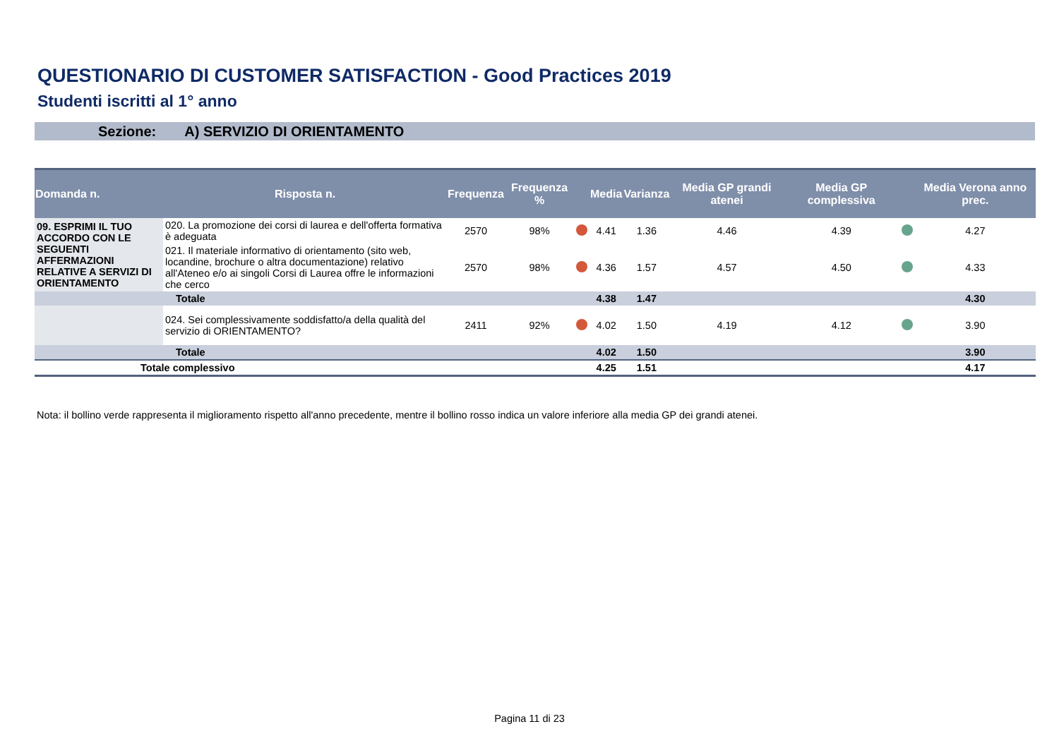QUESTIONARIO DI CUSTOMER SATISFACTION - Good Practices 2019
Studenti iscritti al 1° anno
Sezione: A) SERVIZIO DI ORIENTAMENTO
| Domanda n. | Risposta n. | Frequenza | Frequenza % | | Media | Varianza | Media GP grandi atenei | Media GP complessiva | | Media Verona anno prec. |
| --- | --- | --- | --- | --- | --- | --- | --- | --- | --- | --- |
| 09. ESPRIMI IL TUO ACCORDO CON LE SEGUENTI AFFERMAZIONI RELATIVE A SERVIZI DI ORIENTAMENTO | 020. La promozione dei corsi di laurea e dell'offerta formativa è adeguata | 2570 | 98% | | 4.41 | 1.36 | 4.46 | 4.39 | | 4.27 |
| | 021. Il materiale informativo di orientamento (sito web, locandine, brochure o altra documentazione) relativo all'Ateneo e/o ai singoli Corsi di Laurea offre le informazioni che cerco | 2570 | 98% | | 4.36 | 1.57 | 4.57 | 4.50 | | 4.33 |
| Totale | | | | | 4.38 | 1.47 | | | | 4.30 |
| | 024. Sei complessivamente soddisfatto/a della qualità del servizio di ORIENTAMENTO? | 2411 | 92% | | 4.02 | 1.50 | 4.19 | 4.12 | | 3.90 |
| Totale | | | | | 4.02 | 1.50 | | | | 3.90 |
| Totale complessivo | | | | | 4.25 | 1.51 | | | | 4.17 |
Nota: il bollino verde rappresenta il miglioramento rispetto all'anno precedente, mentre il bollino rosso indica un valore inferiore alla media GP dei grandi atenei.
Pagina 11 di 23